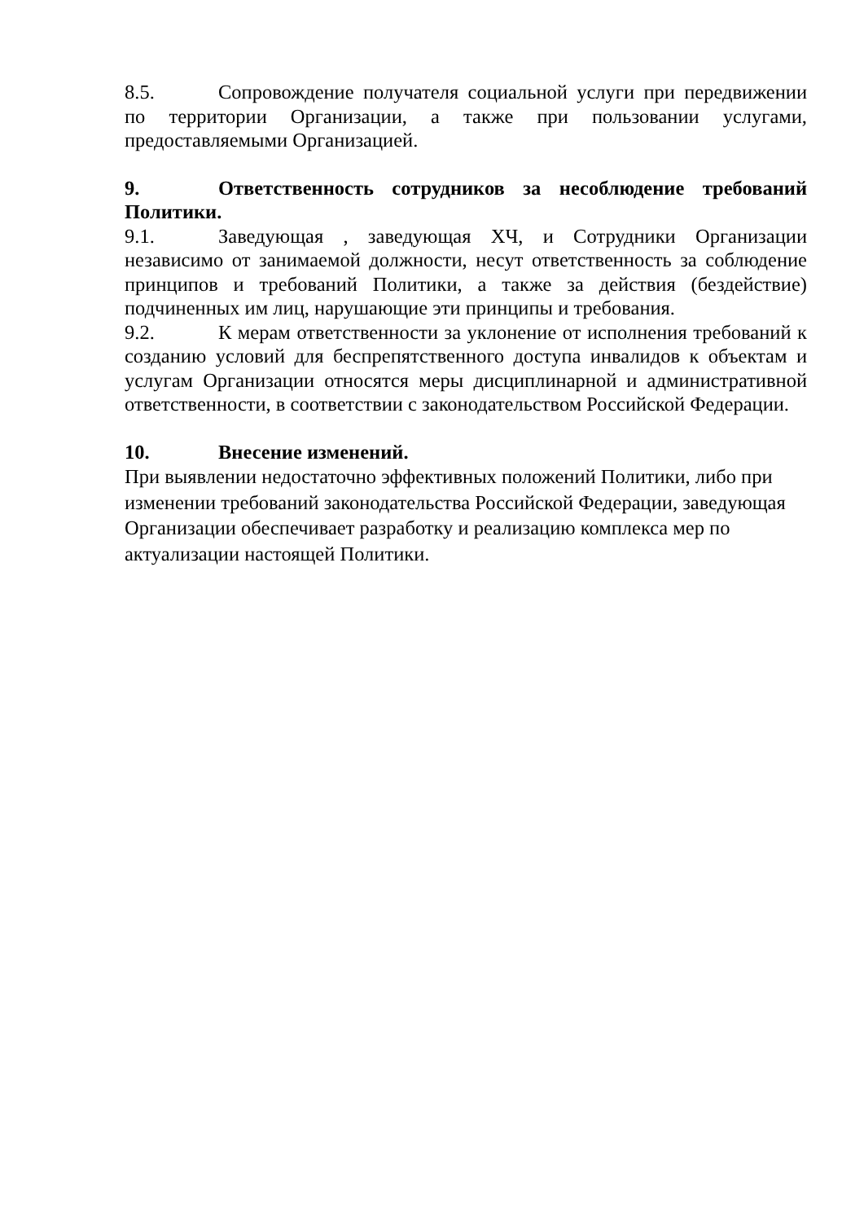8.5. Сопровождение получателя социальной услуги при передвижении по территории Организации, а также при пользовании услугами, предоставляемыми Организацией.
9. Ответственность сотрудников за несоблюдение требований Политики.
9.1. Заведующая , заведующая ХЧ, и Сотрудники Организации независимо от занимаемой должности, несут ответственность за соблюдение принципов и требований Политики, а также за действия (бездействие) подчиненных им лиц, нарушающие эти принципы и требования.
9.2. К мерам ответственности за уклонение от исполнения требований к созданию условий для беспрепятственного доступа инвалидов к объектам и услугам Организации относятся меры дисциплинарной и административной ответственности, в соответствии с законодательством Российской Федерации.
10. Внесение изменений.
При выявлении недостаточно эффективных положений Политики, либо при изменении требований законодательства Российской Федерации, заведующая Организации обеспечивает разработку и реализацию комплекса мер по актуализации настоящей Политики.